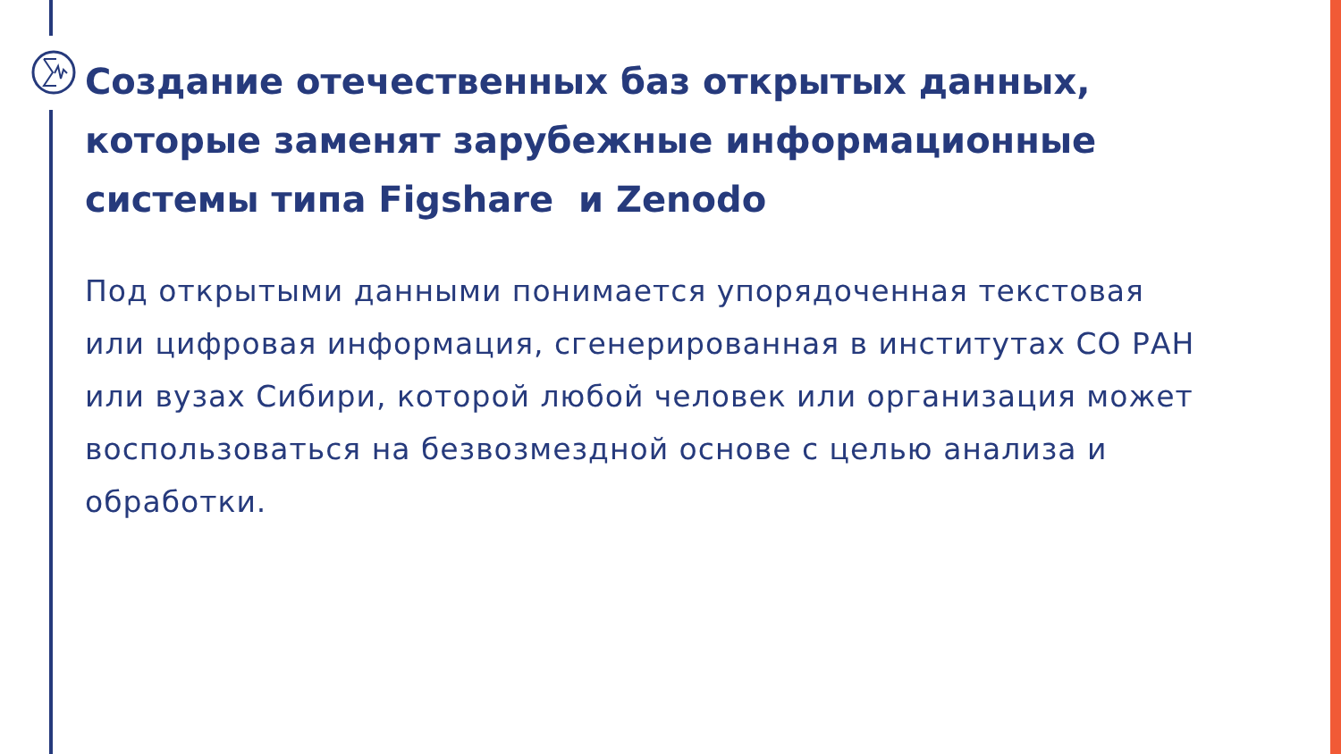Создание отечественных баз открытых данных, которые заменят зарубежные информационные системы типа Figshare и Zenodo
Под открытыми данными понимается упорядоченная текстовая или цифровая информация, сгенерированная в институтах СО РАН или вузах Сибири, которой любой человек или организация может воспользоваться на безвозмездной основе с целью анализа и обработки.